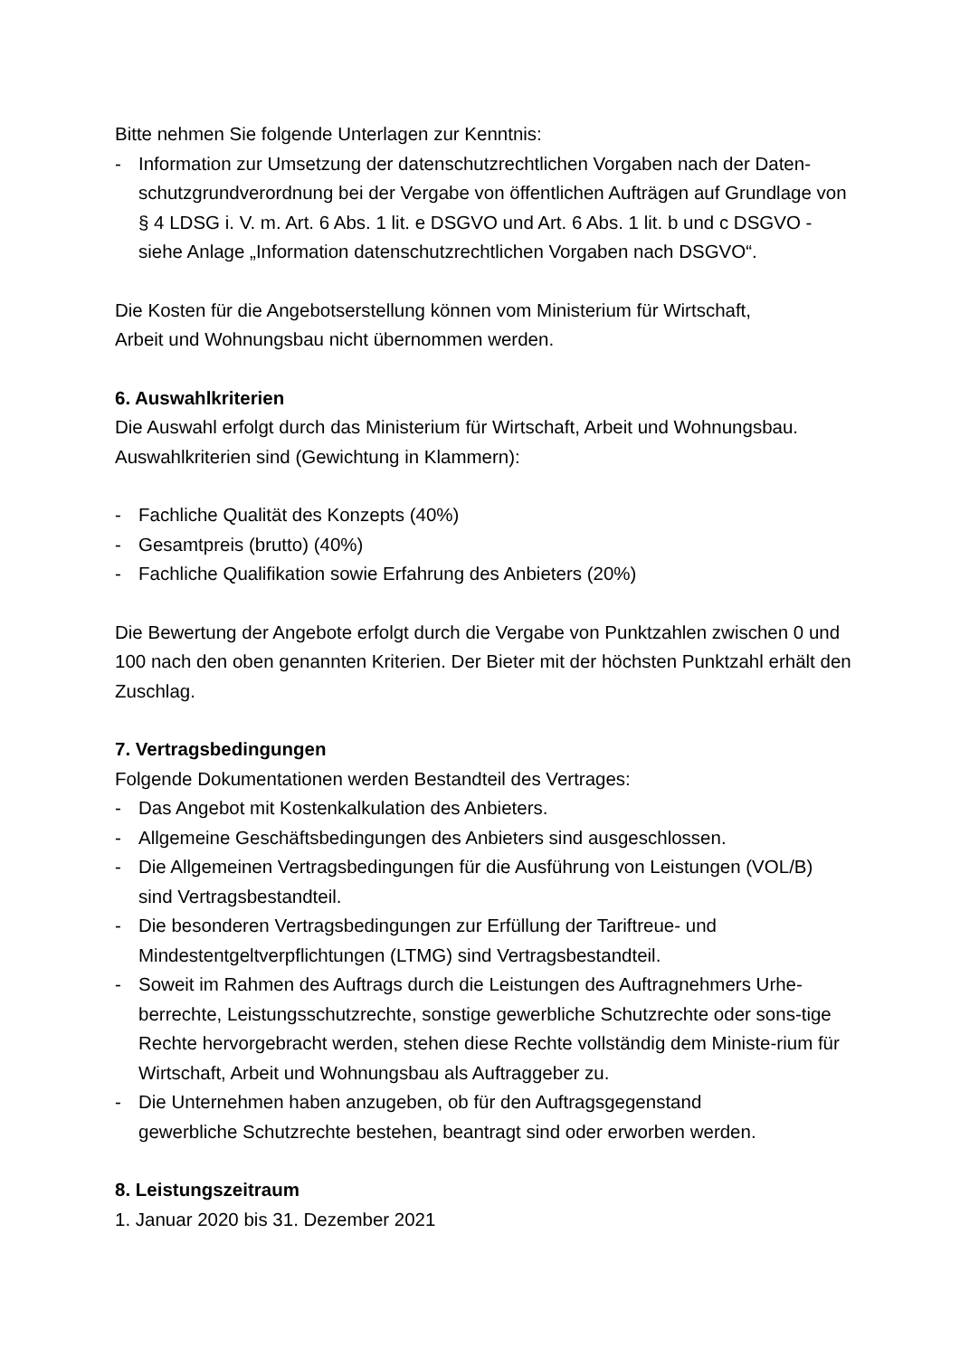Bitte nehmen Sie folgende Unterlagen zur Kenntnis:
- Information zur Umsetzung der datenschutzrechtlichen Vorgaben nach der Daten-schutzgrundverordnung bei der Vergabe von öffentlichen Aufträgen auf Grundlage von § 4 LDSG i. V. m. Art. 6 Abs. 1 lit. e DSGVO und Art. 6 Abs. 1 lit. b und c DSGVO - siehe Anlage „Information datenschutzrechtlichen Vorgaben nach DSGVO“.
Die Kosten für die Angebotserstellung können vom Ministerium für Wirtschaft,
Arbeit und Wohnungsbau nicht übernommen werden.
6. Auswahlkriterien
Die Auswahl erfolgt durch das Ministerium für Wirtschaft, Arbeit und Wohnungsbau. Auswahlkriterien sind (Gewichtung in Klammern):
- Fachliche Qualität des Konzepts (40%)
- Gesamtpreis (brutto) (40%)
- Fachliche Qualifikation sowie Erfahrung des Anbieters (20%)
Die Bewertung der Angebote erfolgt durch die Vergabe von Punktzahlen zwischen 0 und 100 nach den oben genannten Kriterien. Der Bieter mit der höchsten Punktzahl erhält den Zuschlag.
7. Vertragsbedingungen
Folgende Dokumentationen werden Bestandteil des Vertrages:
- Das Angebot mit Kostenkalkulation des Anbieters.
- Allgemeine Geschäftsbedingungen des Anbieters sind ausgeschlossen.
- Die Allgemeinen Vertragsbedingungen für die Ausführung von Leistungen (VOL/B) sind Vertragsbestandteil.
- Die besonderen Vertragsbedingungen zur Erfüllung der Tariftreue- und Mindestentgeltverpflichtungen (LTMG) sind Vertragsbestandteil.
- Soweit im Rahmen des Auftrags durch die Leistungen des Auftragnehmers Urhe-berrechte, Leistungsschutzrechte, sonstige gewerbliche Schutzrechte oder sons-tige Rechte hervorgebracht werden, stehen diese Rechte vollständig dem Ministe-rium für Wirtschaft, Arbeit und Wohnungsbau als Auftraggeber zu.
- Die Unternehmen haben anzugeben, ob für den Auftragsgegenstand
gewerbliche Schutzrechte bestehen, beantragt sind oder erworben werden.
8. Leistungszeitraum
1. Januar 2020 bis 31. Dezember 2021